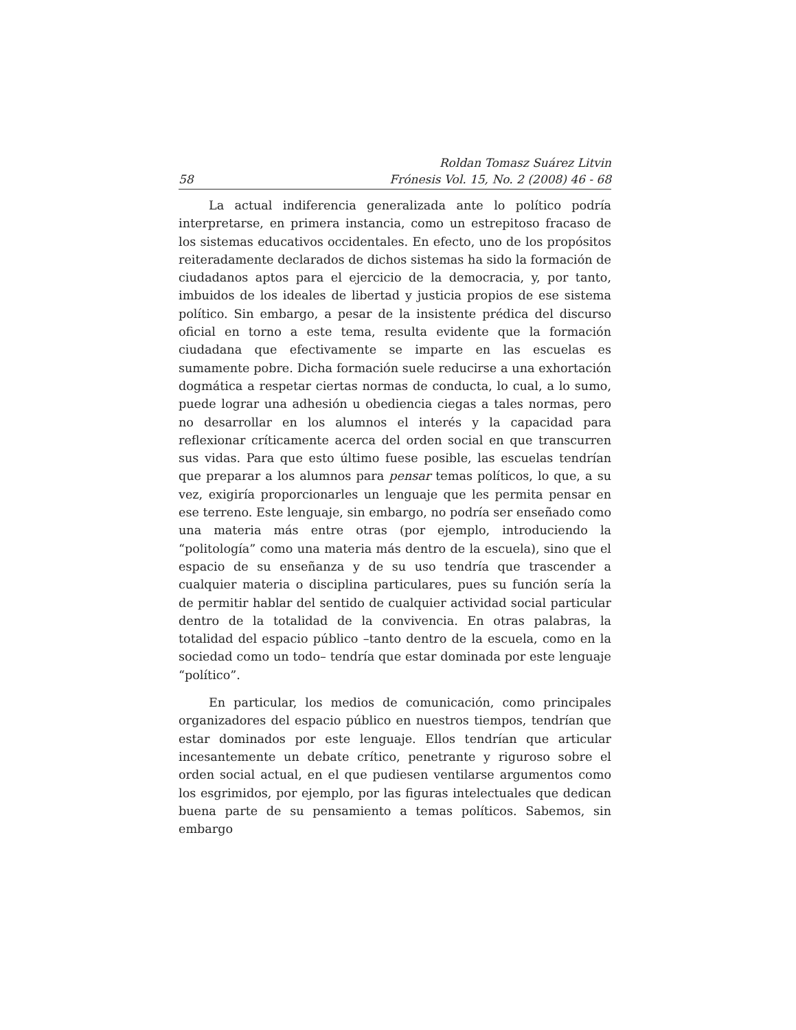58 Roldan Tomasz Suárez Litvin
Frónesis Vol. 15, No. 2 (2008) 46 - 68
La actual indiferencia generalizada ante lo político podría interpretarse, en primera instancia, como un estrepitoso fracaso de los sistemas educativos occidentales. En efecto, uno de los propósitos reiteradamente declarados de dichos sistemas ha sido la formación de ciudadanos aptos para el ejercicio de la democracia, y, por tanto, imbuidos de los ideales de libertad y justicia propios de ese sistema político. Sin embargo, a pesar de la insistente prédica del discurso oficial en torno a este tema, resulta evidente que la formación ciudadana que efectivamente se imparte en las escuelas es sumamente pobre. Dicha formación suele reducirse a una exhortación dogmática a respetar ciertas normas de conducta, lo cual, a lo sumo, puede lograr una adhesión u obediencia ciegas a tales normas, pero no desarrollar en los alumnos el interés y la capacidad para reflexionar críticamente acerca del orden social en que transcurren sus vidas. Para que esto último fuese posible, las escuelas tendrían que preparar a los alumnos para pensar temas políticos, lo que, a su vez, exigiría proporcionarles un lenguaje que les permita pensar en ese terreno. Este lenguaje, sin embargo, no podría ser enseñado como una materia más entre otras (por ejemplo, introduciendo la “politología” como una materia más dentro de la escuela), sino que el espacio de su enseñanza y de su uso tendría que trascender a cualquier materia o disciplina particulares, pues su función sería la de permitir hablar del sentido de cualquier actividad social particular dentro de la totalidad de la convivencia. En otras palabras, la totalidad del espacio público –tanto dentro de la escuela, como en la sociedad como un todo– tendría que estar dominada por este lenguaje “político”.
En particular, los medios de comunicación, como principales organizadores del espacio público en nuestros tiempos, tendrían que estar dominados por este lenguaje. Ellos tendrían que articular incesantemente un debate crítico, penetrante y riguroso sobre el orden social actual, en el que pudiesen ventilarse argumentos como los esgrimidos, por ejemplo, por las figuras intelectuales que dedican buena parte de su pensamiento a temas políticos. Sabemos, sin embargo